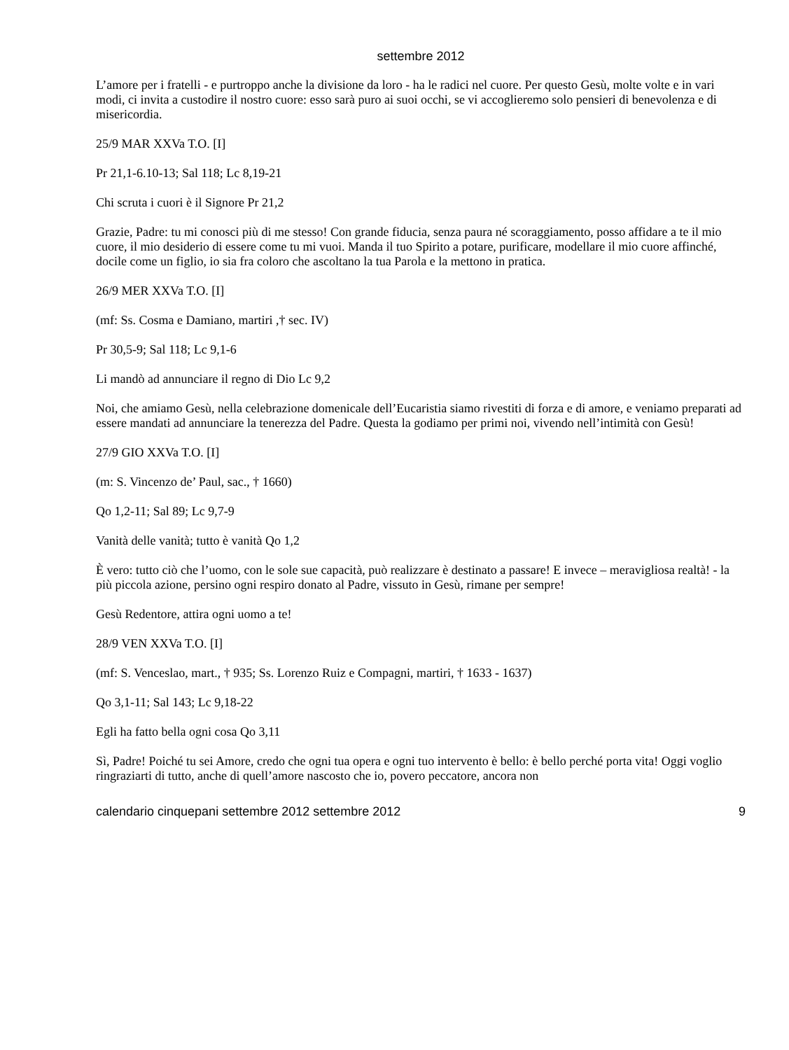settembre 2012
L’amore per i fratelli - e purtroppo anche la divisione da loro - ha le radici nel cuore. Per questo Gesù, molte volte e in vari modi, ci invita a custodire il nostro cuore: esso sarà puro ai suoi occhi, se vi accoglieremo solo pensieri di benevolenza e di misericordia.
25/9 MAR XXVa T.O. [I]
Pr 21,1-6.10-13; Sal 118; Lc 8,19-21
Chi scruta i cuori è il Signore Pr 21,2
Grazie, Padre: tu mi conosci più di me stesso! Con grande fiducia, senza paura né scoraggiamento, posso affidare a te il mio cuore, il mio desiderio di essere come tu mi vuoi. Manda il tuo Spirito a potare, purificare, modellare il mio cuore affinché, docile come un figlio, io sia fra coloro che ascoltano la tua Parola e la mettono in pratica.
26/9 MER XXVa T.O. [I]
(mf: Ss. Cosma e Damiano, martiri ,† sec. IV)
Pr 30,5-9; Sal 118; Lc 9,1-6
Li mandò ad annunciare il regno di Dio Lc 9,2
Noi, che amiamo Gesù, nella celebrazione domenicale dell’Eucaristia siamo rivestiti di forza e di amore, e veniamo preparati ad essere mandati ad annunciare la tenerezza del Padre. Questa la godiamo per primi noi, vivendo nell’intimità con Gesù!
27/9 GIO XXVa T.O. [I]
(m: S. Vincenzo de’ Paul, sac., † 1660)
Qo 1,2-11; Sal 89; Lc 9,7-9
Vanità delle vanità; tutto è vanità Qo 1,2
È vero: tutto ciò che l’uomo, con le sole sue capacità, può realizzare è destinato a passare! E invece – meravigliosa realtà! - la più piccola azione, persino ogni respiro donato al Padre, vissuto in Gesù, rimane per sempre!
Gesù Redentore, attira ogni uomo a te!
28/9 VEN XXVa T.O. [I]
(mf: S. Venceslao, mart., † 935; Ss. Lorenzo Ruiz e Compagni, martiri, † 1633 - 1637)
Qo 3,1-11; Sal 143; Lc 9,18-22
Egli ha fatto bella ogni cosa Qo 3,11
Sì, Padre! Poiché tu sei Amore, credo che ogni tua opera e ogni tuo intervento è bello: è bello perché porta vita! Oggi voglio ringraziarti di tutto, anche di quell’amore nascosto che io, povero peccatore, ancora non
calendario cinquepani settembre 2012 settembre 2012 9